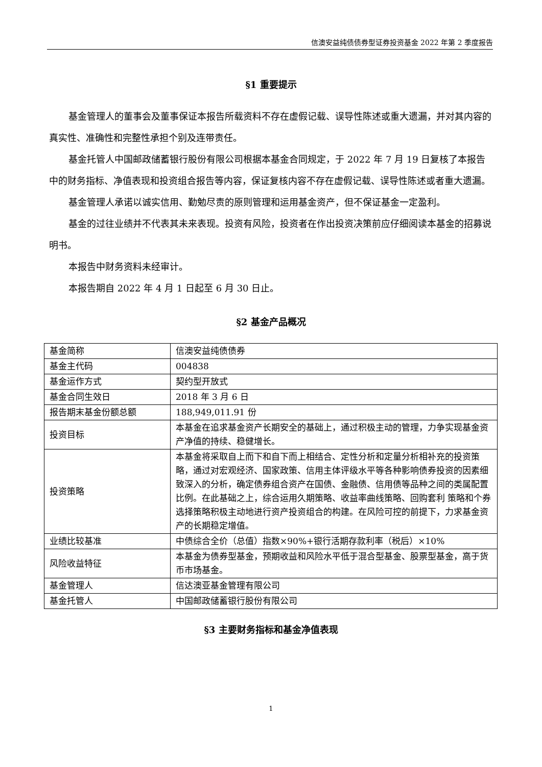信澳安益纯债债券型证券投资基金 2022 年第 2 季度报告
§1 重要提示
基金管理人的董事会及董事保证本报告所载资料不存在虚假记载、误导性陈述或重大遗漏，并对其内容的真实性、准确性和完整性承担个别及连带责任。
基金托管人中国邮政储蓄银行股份有限公司根据本基金合同规定，于 2022 年 7 月 19 日复核了本报告中的财务指标、净值表现和投资组合报告等内容，保证复核内容不存在虚假记载、误导性陈述或者重大遗漏。
基金管理人承诺以诚实信用、勤勉尽责的原则管理和运用基金资产，但不保证基金一定盈利。
基金的过往业绩并不代表其未来表现。投资有风险，投资者在作出投资决策前应仔细阅读本基金的招募说明书。
本报告中财务资料未经审计。
本报告期自 2022 年 4 月 1 日起至 6 月 30 日止。
§2 基金产品概况
| 基金简称 | 信澳安益纯债债券 |
| 基金主代码 | 004838 |
| 基金运作方式 | 契约型开放式 |
| 基金合同生效日 | 2018 年 3 月 6 日 |
| 报告期末基金份额总额 | 188,949,011.91 份 |
| 投资目标 | 本基金在追求基金资产长期安全的基础上，通过积极主动的管理，力争实现基金资产净值的持续、稳健增长。 |
| 投资策略 | 本基金将采取自上而下和自下而上相结合、定性分析和定量分析相补充的投资策略，通过对宏观经济、国家政策、信用主体评级水平等各种影响债券投资的因素细致深入的分析，确定债券组合资产在国债、金融债、信用债等品种之间的类属配置比例。在此基础之上，综合运用久期策略、收益率曲线策略、回购套利 策略和个券选择策略积极主动地进行资产投资组合的构建。在风险可控的前提下，力求基金资产的长期稳定增值。 |
| 业绩比较基准 | 中债综合全价（总值）指数×90%+银行活期存款利率（税后）×10% |
| 风险收益特征 | 本基金为债券型基金，预期收益和风险水平低于混合型基金、股票型基金，高于货币市场基金。 |
| 基金管理人 | 信达澳亚基金管理有限公司 |
| 基金托管人 | 中国邮政储蓄银行股份有限公司 |
§3 主要财务指标和基金净值表现
1